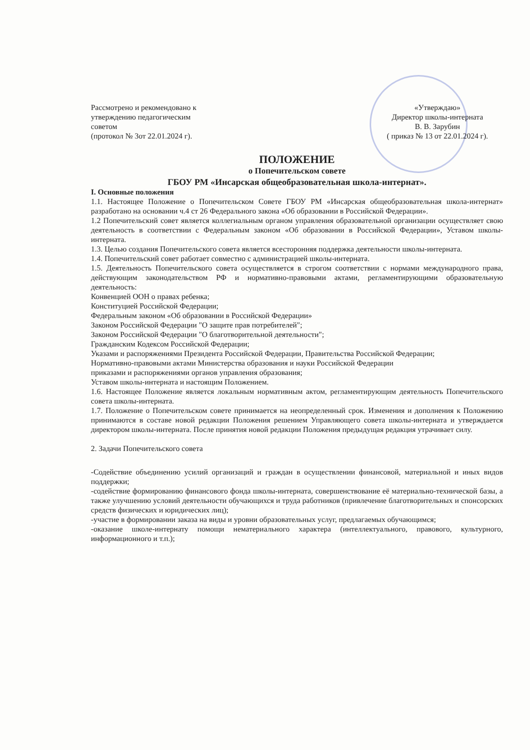Рассмотрено и рекомендовано к
утверждению педагогическим
советом
(протокол № 3от 22.01.2024 г).
«Утверждаю»
Директор школы-интерната
В. В. Зарубин
( приказ № 13 от 22.01.2024 г).
ПОЛОЖЕНИЕ
о Попечительском совете
ГБОУ РМ «Инсарская общеобразовательная школа-интернат».
I. Основные положения
1.1. Настоящее Положение о Попечительском Совете ГБОУ РМ «Инсарская общеобразовательная школа-интернат» разработано на основании ч.4 ст 26 Федерального закона «Об образовании в Российской Федерации».
1.2 Попечительский совет является коллегиальным органом управления образовательной организации осуществляет свою деятельность в соответствии с Федеральным законом «Об образовании в Российской Федерации», Уставом школы-интерната.
1.3. Целью создания Попечительского совета является всесторонняя поддержка деятельности школы-интерната.
1.4. Попечительский совет работает совместно с администрацией школы-интерната.
1.5. Деятельность Попечительского совета осуществляется в строгом соответствии с нормами международного права, действующим законодательством РФ и нормативно-правовыми актами, регламентирующими образовательную деятельность:
Конвенцией ООН о правах ребенка;
Конституцией Российской Федерации;
Федеральным законом «Об образовании в Российской Федерации»
Законом Российской Федерации "О защите прав потребителей";
Законом Российской Федерации "О благотворительной деятельности";
Гражданским Кодексом Российской Федерации;
Указами и распоряжениями Президента Российской Федерации, Правительства Российской Федерации;
Нормативно-правовыми актами Министерства образования и науки Российской Федерации
приказами и распоряжениями органов управления образования;
Уставом школы-интерната и настоящим Положением.
1.6. Настоящее Положение является локальным нормативным актом, регламентирующим деятельность Попечительского совета школы-интерната.
1.7. Положение о Попечительском совете принимается на неопределенный срок. Изменения и дополнения к Положению принимаются в составе новой редакции Положения решением Управляющего совета школы-интерната и утверждается директором школы-интерната. После принятия новой редакции Положения предыдущая редакция утрачивает силу.
2. Задачи Попечительского совета
-Содействие объединению усилий организаций и граждан в осуществлении финансовой, материальной и иных видов поддержки;
-содействие формированию финансового фонда школы-интерната, совершенствование её материально-технической базы, а также улучшению условий деятельности обучающихся и труда работников (привлечение благотворительных и спонсорских средств физических и юридических лиц);
-участие в формировании заказа на виды и уровни образовательных услуг, предлагаемых обучающимся;
-оказание школе-интернату помощи нематериального характера (интеллектуального, правового, культурного, информационного и т.п.);